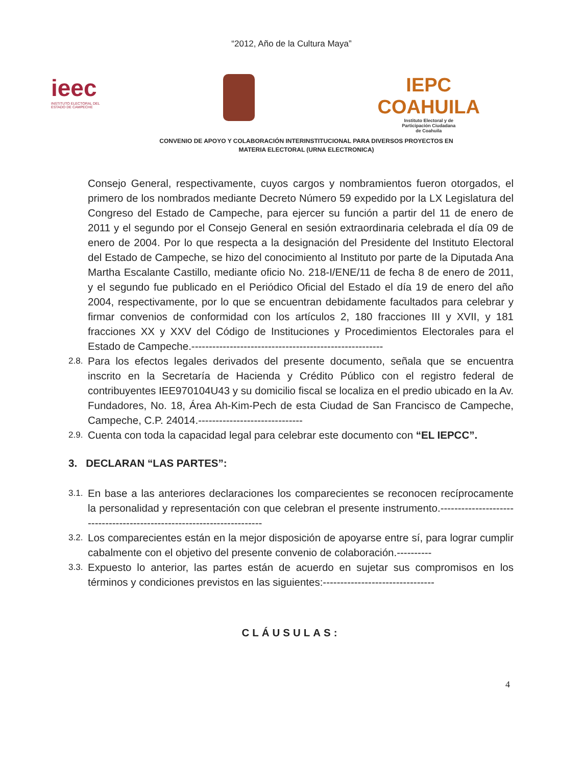“2012, Año de la Cultura Maya”
ieec
INSTITUTO ELECTORAL DEL
ESTADO DE CAMPECHE
IEPC
COAHUILA
Instituto Electoral y de
Participación Ciudadana
de Coahuila
CONVENIO DE APOYO Y COLABORACIÓN INTERINSTITUCIONAL PARA DIVERSOS PROYECTOS EN MATERIA ELECTORAL (URNA ELECTRONICA)
Consejo General, respectivamente, cuyos cargos y nombramientos fueron otorgados, el primero de los nombrados mediante Decreto Número 59 expedido por la LX Legislatura del Congreso del Estado de Campeche, para ejercer su función a partir del 11 de enero de 2011 y el segundo por el Consejo General en sesión extraordinaria celebrada el día 09 de enero de 2004. Por lo que respecta a la designación del Presidente del Instituto Electoral del Estado de Campeche, se hizo del conocimiento al Instituto por parte de la Diputada Ana Martha Escalante Castillo, mediante oficio No. 218-I/ENE/11 de fecha 8 de enero de 2011, y el segundo fue publicado en el Periódico Oficial del Estado el día 19 de enero del año 2004, respectivamente, por lo que se encuentran debidamente facultados para celebrar y firmar convenios de conformidad con los artículos 2, 180 fracciones III y XVII, y 181 fracciones XX y XXV del Código de Instituciones y Procedimientos Electorales para el Estado de Campeche.-------------------------------------------------------
2.8. Para los efectos legales derivados del presente documento, señala que se encuentra inscrito en la Secretaría de Hacienda y Crédito Público con el registro federal de contribuyentes IEE970104U43 y su domicilio fiscal se localiza en el predio ubicado en la Av. Fundadores, No. 18, Área Ah-Kim-Pech de esta Ciudad de San Francisco de Campeche, Campeche, C.P. 24014.------------------------------
2.9. Cuenta con toda la capacidad legal para celebrar este documento con “EL IEPCC”.
3. DECLARAN “LAS PARTES”:
3.1. En base a las anteriores declaraciones los comparecientes se reconocen recíprocamente la personalidad y representación con que celebran el presente instrumento.-----------------------------------------------------------------------
3.2. Los comparecientes están en la mejor disposición de apoyarse entre sí, para lograr cumplir cabalmente con el objetivo del presente convenio de colaboración.----------
3.3. Expuesto lo anterior, las partes están de acuerdo en sujetar sus compromisos en los términos y condiciones previstos en las siguientes:--------------------------------
CLÁUSULAS:
4